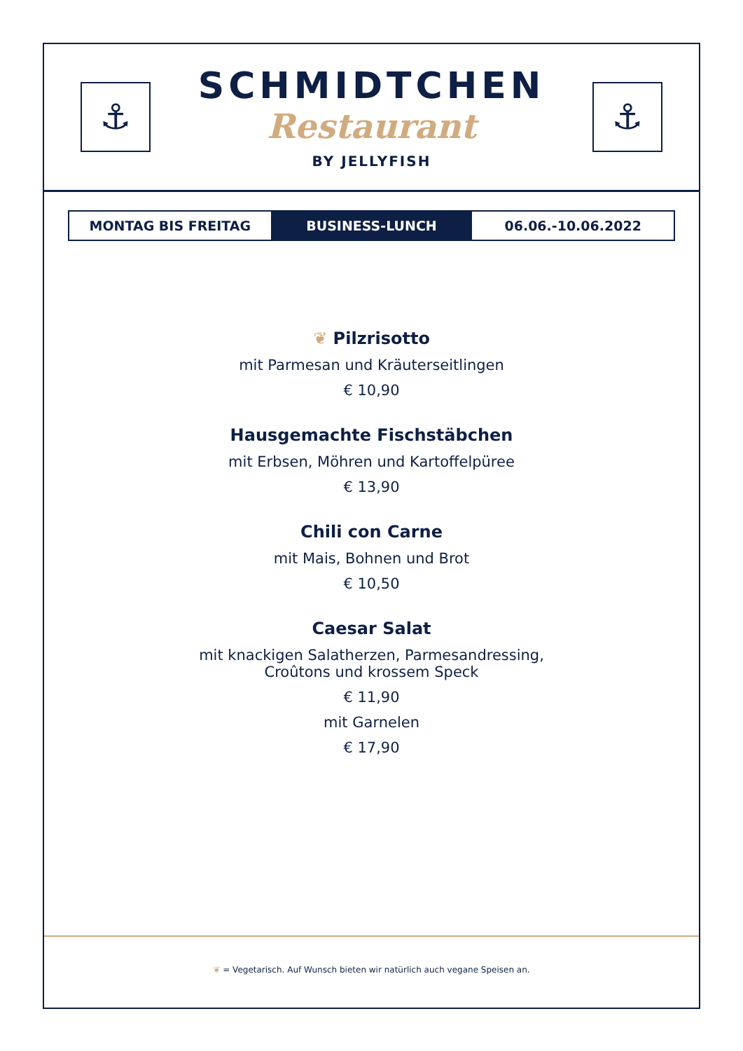⚓
SCHMIDTCHEN
Restaurant
BY JELLYFISH
⚓
MONTAG BIS FREITAG BUSINESS-LUNCH 06.06.-10.06.2022
❦ Pilzrisotto
mit Parmesan und Kräuterseitlingen
€ 10,90
Hausgemachte Fischstäbchen
mit Erbsen, Möhren und Kartoffelpüree
€ 13,90
Chili con Carne
mit Mais, Bohnen und Brot
€ 10,50
Caesar Salat
mit knackigen Salatherzen, Parmesandressing,
Croûtons und krossem Speck
€ 11,90
mit Garnelen
€ 17,90
❦ = Vegetarisch. Auf Wunsch bieten wir natürlich auch vegane Speisen an.